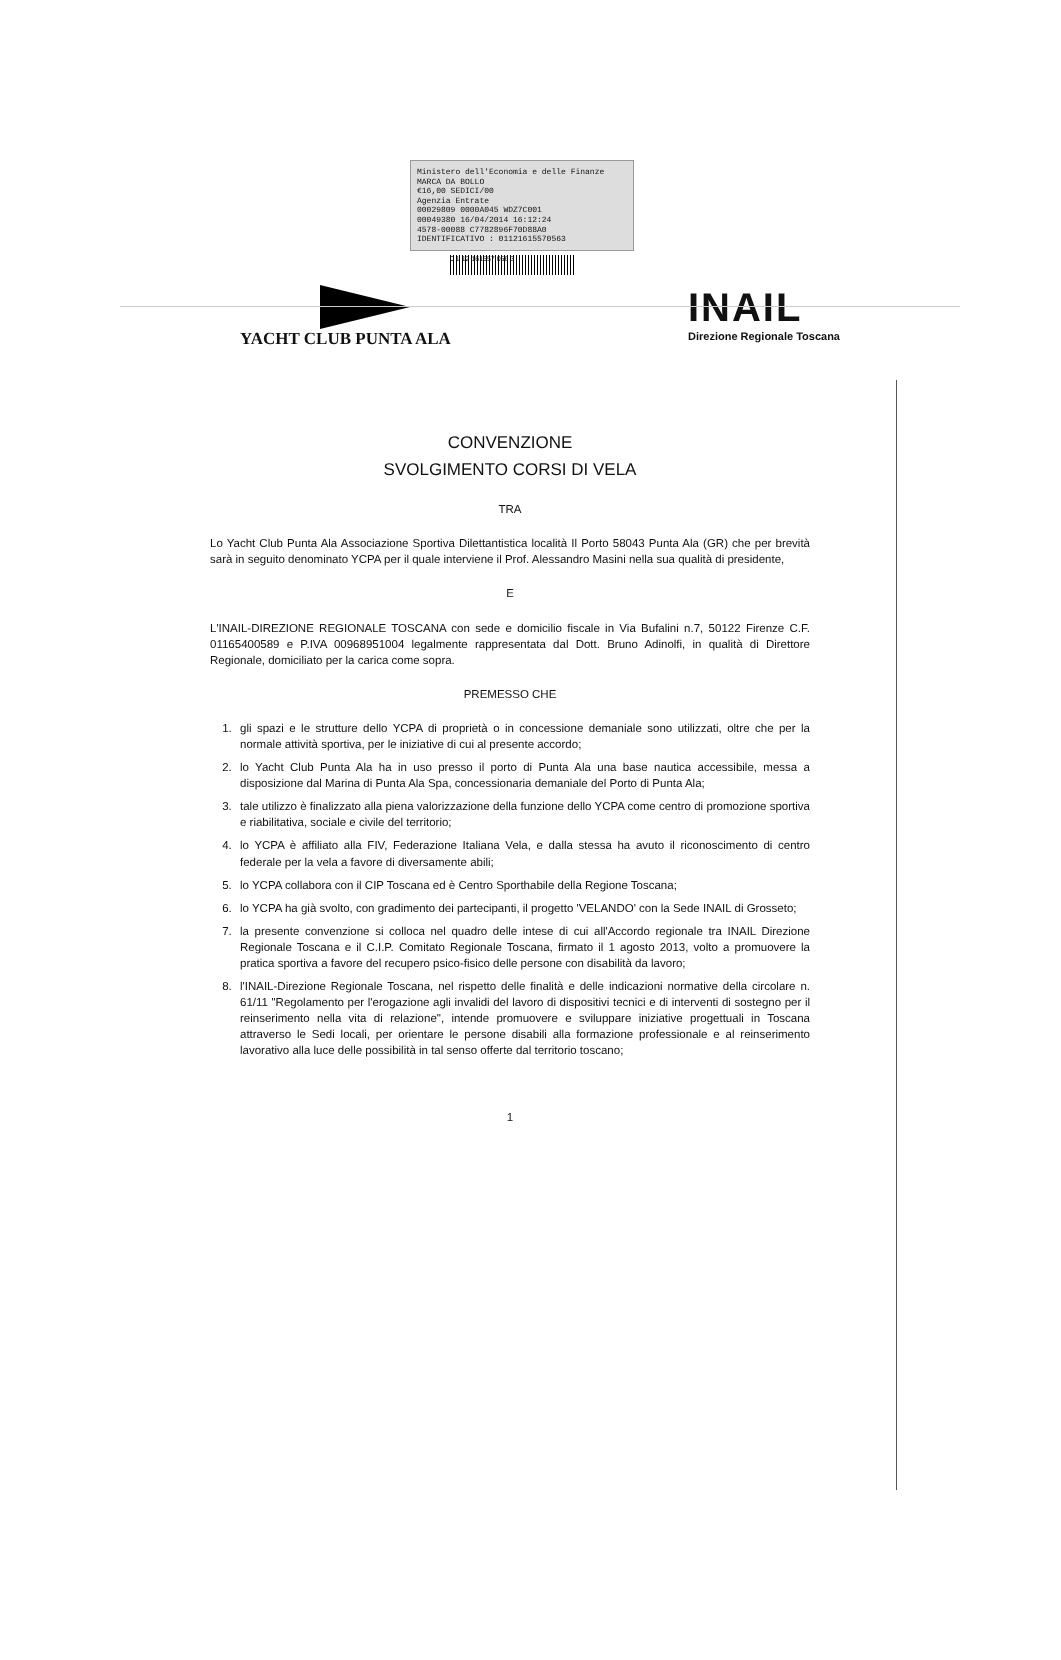Ministero dell'Economia e delle Finanze MARCA DA BOLLO
€16,00 SEDICI/00
Agenzia Entrate
00029809 0000A045 WDZ7C001
00049380 16/04/2014 16:12:24
4578-00088 C7782896F70D88A0
IDENTIFICATIVO : 01121615570563
0 1 12 161557 056 3
YACHT CLUB PUNTA ALA
INAIL
Direzione Regionale Toscana
CONVENZIONE
SVOLGIMENTO CORSI DI VELA
TRA
Lo Yacht Club Punta Ala Associazione Sportiva Dilettantistica località Il Porto 58043 Punta Ala (GR) che per brevità sarà in seguito denominato YCPA per il quale interviene il Prof. Alessandro Masini nella sua qualità di presidente,
E
L'INAIL-DIREZIONE REGIONALE TOSCANA con sede e domicilio fiscale in Via Bufalini n.7, 50122 Firenze C.F. 01165400589 e P.IVA 00968951004 legalmente rappresentata dal Dott. Bruno Adinolfi, in qualità di Direttore Regionale, domiciliato per la carica come sopra.
PREMESSO CHE
1. gli spazi e le strutture dello YCPA di proprietà o in concessione demaniale sono utilizzati, oltre che per la normale attività sportiva, per le iniziative di cui al presente accordo;
2. lo Yacht Club Punta Ala ha in uso presso il porto di Punta Ala una base nautica accessibile, messa a disposizione dal Marina di Punta Ala Spa, concessionaria demaniale del Porto di Punta Ala;
3. tale utilizzo è finalizzato alla piena valorizzazione della funzione dello YCPA come centro di promozione sportiva e riabilitativa, sociale e civile del territorio;
4. lo YCPA è affiliato alla FIV, Federazione Italiana Vela, e dalla stessa ha avuto il riconoscimento di centro federale per la vela a favore di diversamente abili;
5. lo YCPA collabora con il CIP Toscana ed è Centro Sporthabile della Regione Toscana;
6. lo YCPA ha già svolto, con gradimento dei partecipanti, il progetto 'VELANDO' con la Sede INAIL di Grosseto;
7. la presente convenzione si colloca nel quadro delle intese di cui all'Accordo regionale tra INAIL Direzione Regionale Toscana e il C.I.P. Comitato Regionale Toscana, firmato il 1 agosto 2013, volto a promuovere la pratica sportiva a favore del recupero psico-fisico delle persone con disabilità da lavoro;
8. l'INAIL-Direzione Regionale Toscana, nel rispetto delle finalità e delle indicazioni normative della circolare n. 61/11 "Regolamento per l'erogazione agli invalidi del lavoro di dispositivi tecnici e di interventi di sostegno per il reinserimento nella vita di relazione", intende promuovere e sviluppare iniziative progettuali in Toscana attraverso le Sedi locali, per orientare le persone disabili alla formazione professionale e al reinserimento lavorativo alla luce delle possibilità in tal senso offerte dal territorio toscano;
1